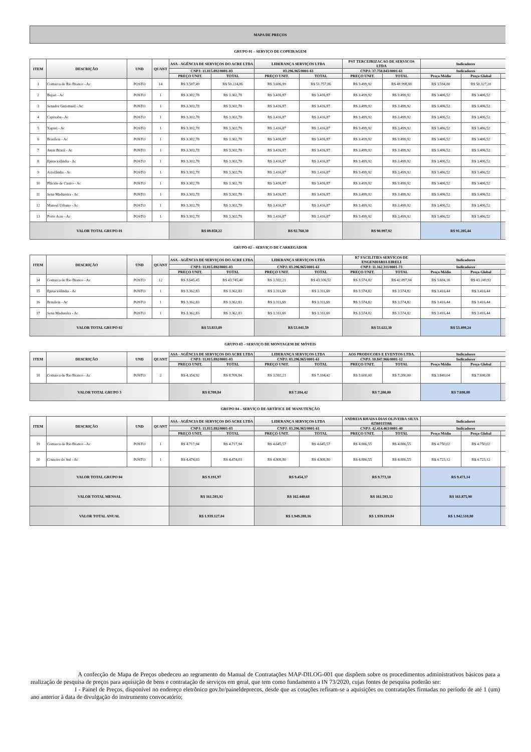| MAPA DE PREÇOS | | | | | | | | | | | | |
| --- | --- | --- | --- | --- | --- | --- | --- | --- | --- | --- | --- | --- |
| GRUPO 01 – SERVIÇO DE COPEIRAGEM | | | | | | | | | | | | |
| ITEM | DESCRIÇÃO | UND | QUANT | ASA - AGÊNCIA DE SERVIÇOS DO ACRE LTDA | | LIDERANÇA SERVIÇOS LTDA | | PST TERCEIRIZACAO DE SERVICOS LTDA | | Indicadores | | |
| | | | | CNPJ: 11.815.892/0001-03 | | 03.296.965/0001-61 | | CNPJ: 37.758.843/0001-61 | | Indicadores | | |
| | | | | PREÇO UNIT. | TOTAL | PREÇO UNIT. | TOTAL | PREÇO UNIT. | TOTAL | Preço Médio | Preço Global | |
| 1 | Comarca de Rio Branco - Ac | POSTO | 14 | R$ 3.587,49 | R$ 50.224,86 | R$ 3.696,99 | R$ 51.757,86 | R$ 3.499,92 | R$ 48.998,88 | R$ 3.594,80 | R$ 50.327,20 | |
| 2 | Bujari - Ac | POSTO | 1 | R$ 3.302,78 | R$ 3.302,78 | R$ 3.416,87 | R$ 3.416,87 | R$ 3.499,92 | R$ 3.499,92 | R$ 3.406,52 | R$ 3.406,52 | |
| 3 | Senador Guiomard - Ac | POSTO | 1 | R$ 3.302,78 | R$ 3.302,78 | R$ 3.416,87 | R$ 3.416,87 | R$ 3.499,92 | R$ 3.499,92 | R$ 3.406,52 | R$ 3.406,52 | |
| 4 | Capixaba - Ac | POSTO | 1 | R$ 3.302,78 | R$ 3.302,78 | R$ 3.416,87 | R$ 3.416,87 | R$ 3.499,92 | R$ 3.499,92 | R$ 3.406,52 | R$ 3.406,52 | |
| 5 | Xapuri - Ac | POSTO | 1 | R$ 3.302,78 | R$ 3.302,78 | R$ 3.416,87 | R$ 3.416,87 | R$ 3.499,92 | R$ 3.499,92 | R$ 3.406,52 | R$ 3.406,52 | |
| 6 | Brasileia - Ac | POSTO | 1 | R$ 3.302,78 | R$ 3.302,78 | R$ 3.416,87 | R$ 3.416,87 | R$ 3.499,92 | R$ 3.499,92 | R$ 3.406,52 | R$ 3.406,52 | |
| 7 | Assis Brasil - Ac | POSTO | 1 | R$ 3.302,78 | R$ 3.302,78 | R$ 3.416,87 | R$ 3.416,87 | R$ 3.499,92 | R$ 3.499,92 | R$ 3.406,52 | R$ 3.406,52 | |
| 8 | Epitaciolândia - Ac | POSTO | 1 | R$ 3.302,78 | R$ 3.302,78 | R$ 3.416,87 | R$ 3.416,87 | R$ 3.499,92 | R$ 3.499,92 | R$ 3.406,52 | R$ 3.406,52 | |
| 9 | Acrelândia - Ac | POSTO | 1 | R$ 3.302,78 | R$ 3.302,78 | R$ 3.416,87 | R$ 3.416,87 | R$ 3.499,92 | R$ 3.499,92 | R$ 3.406,52 | R$ 3.406,52 | |
| 10 | Plácido de Castro - Ac | POSTO | 1 | R$ 3.302,78 | R$ 3.302,78 | R$ 3.416,87 | R$ 3.416,87 | R$ 3.499,92 | R$ 3.499,92 | R$ 3.406,52 | R$ 3.406,52 | |
| 11 | Sena Madureira - Ac | POSTO | 1 | R$ 3.302,78 | R$ 3.302,78 | R$ 3.416,87 | R$ 3.416,87 | R$ 3.499,92 | R$ 3.499,92 | R$ 3.406,52 | R$ 3.406,52 | |
| 12 | Manoel Urbano - Ac | POSTO | 1 | R$ 3.302,78 | R$ 3.302,78 | R$ 3.416,87 | R$ 3.416,87 | R$ 3.499,92 | R$ 3.499,92 | R$ 3.406,52 | R$ 3.406,52 | |
| 13 | Porto Acre - Ac | POSTO | 1 | R$ 3.302,78 | R$ 3.302,78 | R$ 3.416,87 | R$ 3.416,87 | R$ 3.499,92 | R$ 3.499,92 | R$ 3.406,52 | R$ 3.406,52 | |
| VALOR TOTAL GRUPO 01 | | | | R$ 89.858,22 | | R$ 92.760,30 | | R$ 90.997,92 | | R$ 91.205,44 | | |
| GRUPO 02 – SERVIÇO DE CARREGADOR | | | | | | | | | | | | |
| ITEM | DESCRIÇÃO | UND | QUANT | ASA - AGÊNCIA DE SERVIÇOS DO ACRE LTDA | | LIDERANÇA SERVIÇOS LTDA | | R7 FACILITIES SERVICOS DE ENGENHARIA EIRELI | | Indicadores | | |
| | | | | CNPJ: 11.815.892/0001-03 | | CNPJ: 03.296.965/0001-61 | | CNPJ: 11.162.311/0001-73 | | Indicadores | | |
| | | | | PREÇO UNIT. | TOTAL | PREÇO UNIT. | TOTAL | PREÇO UNIT. | TOTAL | Preço Médio | Preço Global | |
| 14 | Comarca de Rio Branco - Ac | POSTO | 12 | R$ 3.645,45 | R$ 43.745,40 | R$ 3.592,21 | R$ 43.106,52 | R$ 3.574,82 | R$ 42.897,84 | R$ 3.604,16 | R$ 43.249,92 | |
| 15 | Epitaciolândia - Ac | POSTO | 1 | R$ 3.362,83 | R$ 3.362,83 | R$ 3.311,69 | R$ 3.311,69 | R$ 3.574,82 | R$ 3.574,82 | R$ 3.416,44 | R$ 3.416,44 | |
| 16 | Brasileia - Ac | POSTO | 1 | R$ 3.362,83 | R$ 3.362,83 | R$ 3.311,69 | R$ 3.311,69 | R$ 3.574,82 | R$ 3.574,82 | R$ 3.416,44 | R$ 3.416,44 | |
| 17 | Sena Madureira - Ac | POSTO | 1 | R$ 3.362,83 | R$ 3.362,83 | R$ 3.311,69 | R$ 3.311,69 | R$ 3.574,82 | R$ 3.574,82 | R$ 3.416,44 | R$ 3.416,44 | |
| VALOR TOTAL GRUPO 02 | | | | R$ 53.833,89 | | R$ 53.041,59 | | R$ 53.622,30 | | R$ 53.499,24 | | |
| GRUPO 03 – SERVIÇO DE MONTAGEM DE MÓVEIS | | | | | | | | | | | | |
| ITEM | DESCRIÇÃO | UND | QUANT | ASA - AGÊNCIA DE SERVIÇOS DO ACRE LTDA | | LIDERANÇA SERVIÇOS LTDA | | AOS PRODUCOES E EVENTOS LTDA. | | Indicadores | | |
| | | | | CNPJ: 11.815.892/0001-03 | | CNPJ: 03.296.965/0001-61 | | CNPJ: 10.847.966/0001-12 | | Indicadores | | |
| | | | | PREÇO UNIT. | TOTAL | PREÇO UNIT. | TOTAL | PREÇO UNIT. | TOTAL | Preço Médio | Preço Global | |
| 18 | Comarca de Rio Branco - Ac | POSTO | 2 | R$ 4.354,92 | R$ 8.709,84 | R$ 3.592,21 | R$ 7.184,42 | R$ 3.600,00 | R$ 7.200,00 | R$ 3.849,04 | R$ 7.698,08 | |
| VALOR TOTAL GRUPO 3 | | | | R$ 8.709,84 | | R$ 7.184,42 | | R$ 7.200,00 | | R$ 7.698,08 | | |
| GRUPO 04 – SERVIÇO DE ARTÍFICE DE MANUTENÇÃO | | | | | | | | | | | | |
| ITEM | DESCRIÇÃO | UND | QUANT | ASA - AGÊNCIA DE SERVIÇOS DO ACRE LTDA | | LIDERANÇA SERVIÇOS LTDA | | ANDREIA RHAISA DIAS OLIVEIRA SILVA 02560115166 | | Indicadores | | |
| | | | | CNPJ: 11.815.892/0001-03 | | CNPJ: 03.296.965/0001-61 | | CNPJ: 42.414.463/0001-40 | | Indicadores | | |
| | | | | PREÇO UNIT. | TOTAL | PREÇO UNIT. | TOTAL | PREÇO UNIT. | TOTAL | Preço Médio | Preço Global | |
| 19 | Comarca de Rio Branco - Ac | POSTO | 1 | R$ 4.717,94 | R$ 4.717,94 | R$ 4.645,57 | R$ 4.645,57 | R$ 4.886,55 | R$ 4.886,55 | R$ 4.750,02 | R$ 4.750,02 | |
| 20 | Cruzeiro do Sul - Ac | POSTO | 1 | R$ 4.474,03 | R$ 4.474,03 | R$ 4.808,80 | R$ 4.808,80 | R$ 4.886,55 | R$ 4.886,55 | R$ 4.723,12 | R$ 4.723,12 | |
| VALOR TOTAL GRUPO 04 | | | | R$ 9.191,97 | | R$ 9.454,37 | | R$ 9.773,10 | | R$ 9.473,14 | | |
| VALOR TOTAL MENSAL | | | | R$ 161.593,92 | | R$ 162.440,68 | | R$ 161.593,32 | | R$ 161.875,90 | | |
| VALOR TOTAL ANUAL | | | | R$ 1.939.127,04 | | R$ 1.949.288,16 | | R$ 1.939.119,84 | | R$ 1.942.510,80 | | |
A confecção de Mapa de Preços obedeceu ao regramento do Manual de Contratações MAP-DILOG-001 que dispõem sobre os procedimentos administrativos básicos para a realização de pesquisa de preços para aquisição de bens e contratação de serviços em geral, que tem como fundamento a IN 73/2020, cujas fontes de pesquisa poderão ser:
I - Painel de Preços, disponível no endereço eletrônico gov.br/paineldeprecos, desde que as cotações refiram-se a aquisições ou contratações firmadas no período de até 1 (um) ano anterior à data de divulgação do instrumento convocatório;